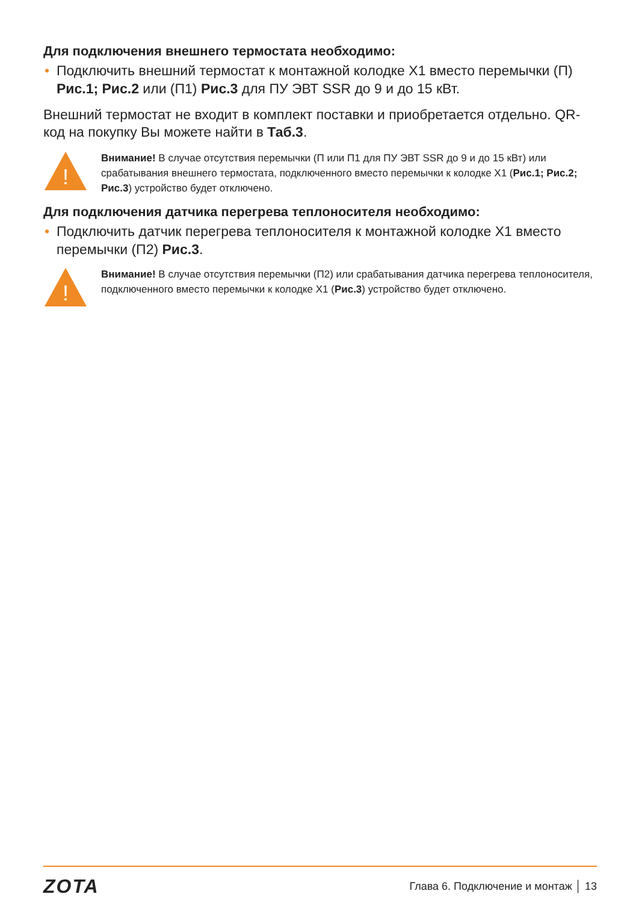Для подключения внешнего термостата необходимо:
• Подключить внешний термостат к монтажной колодке X1 вместо перемычки (П) Рис.1; Рис.2 или (П1) Рис.3 для ПУ ЭВТ SSR до 9 и до 15 кВт.
Внешний термостат не входит в комплект поставки и приобретается отдельно. QR-код на покупку Вы можете найти в Таб.3.
!
Внимание! В случае отсутствия перемычки (П или П1 для ПУ ЭВТ SSR до 9 и до 15 кВт) или срабатывания внешнего термостата, подключенного вместо перемычки к колодке X1 (Рис.1; Рис.2; Рис.3) устройство будет отключено.
Для подключения датчика перегрева теплоносителя необходимо:
• Подключить датчик перегрева теплоносителя к монтажной колодке X1 вместо перемычки (П2) Рис.3.
!
Внимание! В случае отсутствия перемычки (П2) или срабатывания датчика перегрева теплоносителя, подключенного вместо перемычки к колодке X1 (Рис.3) устройство будет отключено.
ZOTA Глава 6. Подключение и монтаж │ 13